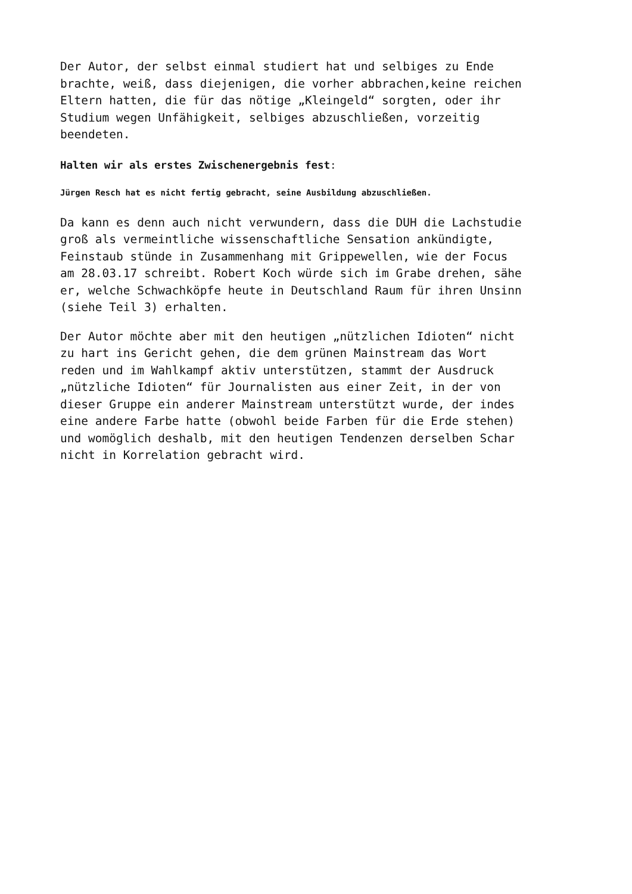Der Autor, der selbst einmal studiert hat und selbiges zu Ende brachte, weiß, dass diejenigen, die vorher abbrachen,keine reichen Eltern hatten, die für das nötige „Kleingeld“ sorgten, oder ihr Studium wegen Unfähigkeit, selbiges abzuschließen, vorzeitig beendeten.
Halten wir als erstes Zwischenergebnis fest:
Jürgen Resch hat es nicht fertig gebracht, seine Ausbildung abzuschließen.
Da kann es denn auch nicht verwundern, dass die DUH die Lachstudie groß als vermeintliche wissenschaftliche Sensation ankündigte, Feinstaub stünde in Zusammenhang mit Grippewellen, wie der Focus am 28.03.17 schreibt. Robert Koch würde sich im Grabe drehen, sähe er, welche Schwachköpfe heute in Deutschland Raum für ihren Unsinn (siehe Teil 3) erhalten.
Der Autor möchte aber mit den heutigen „nützlichen Idioten“ nicht zu hart ins Gericht gehen, die dem grünen Mainstream das Wort reden und im Wahlkampf aktiv unterstützen, stammt der Ausdruck „nützliche Idioten“ für Journalisten aus einer Zeit, in der von dieser Gruppe ein anderer Mainstream unterstützt wurde, der indes eine andere Farbe hatte (obwohl beide Farben für die Erde stehen) und womöglich deshalb, mit den heutigen Tendenzen derselben Schar nicht in Korrelation gebracht wird.